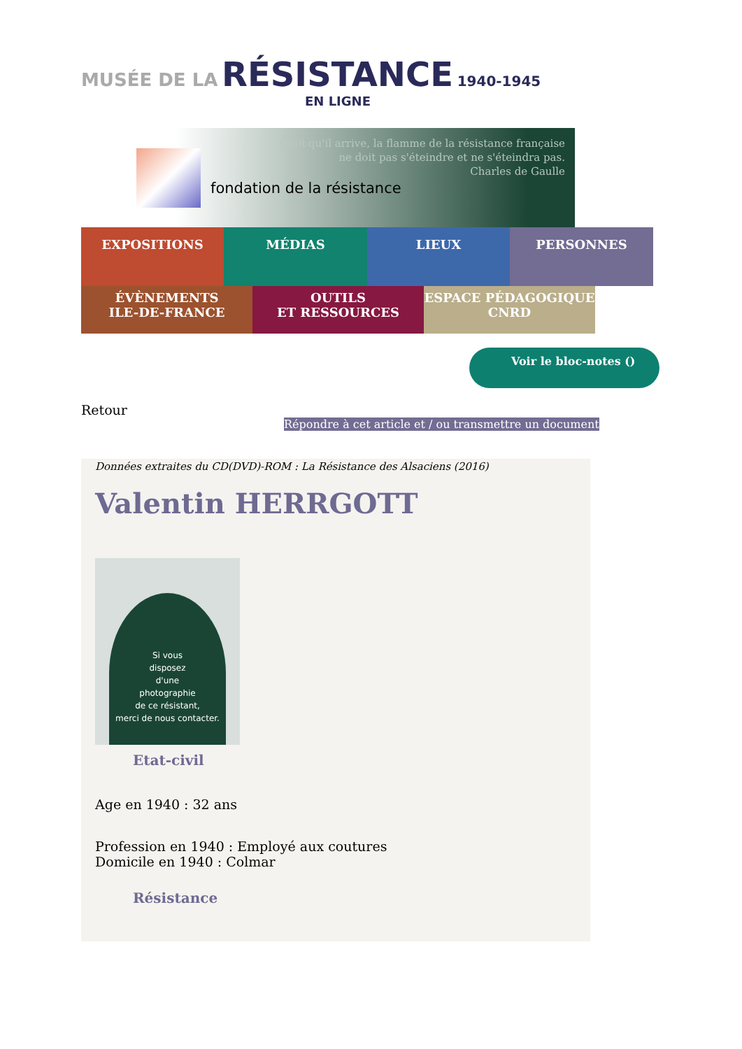MUSÉE DE LA RÉSISTANCE 1940-1945
EN LIGNE
fondation de la résistance
Quoi qu'il arrive, la flamme de la résistance française
ne doit pas s'éteindre et ne s'éteindra pas.
Charles de Gaulle
EXPOSITIONS MÉDIAS LIEUX PERSONNES
ÉVÈNEMENTS
ILE-DE-FRANCE
OUTILS
ET RESSOURCES
ESPACE PÉDAGOGIQUE
CNRD
Voir le bloc-notes ()
Retour
Répondre à cet article et / ou transmettre un document
Données extraites du CD(DVD)-ROM : La Résistance des Alsaciens (2016)
Valentin HERRGOTT
Si vous
disposez
d'une
photographie
de ce résistant,
merci de nous contacter.
Etat-civil
Age en 1940 : 32 ans
Profession en 1940 : Employé aux coutures
Domicile en 1940 : Colmar
Résistance